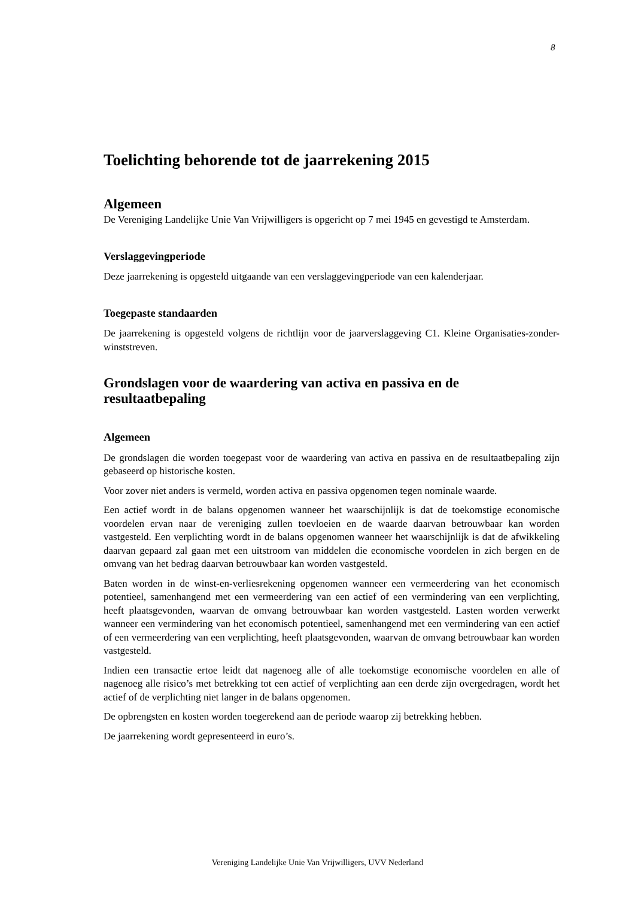8
Toelichting behorende tot de jaarrekening 2015
Algemeen
De Vereniging Landelijke Unie Van Vrijwilligers is opgericht op 7 mei 1945 en gevestigd te Amsterdam.
Verslaggevingperiode
Deze jaarrekening is opgesteld uitgaande van een verslaggevingperiode van een kalenderjaar.
Toegepaste standaarden
De jaarrekening is opgesteld volgens de richtlijn voor de jaarverslaggeving C1. Kleine Organisaties-zonder-winststreven.
Grondslagen voor de waardering van activa en passiva en de resultaatbepaling
Algemeen
De grondslagen die worden toegepast voor de waardering van activa en passiva en de resultaatbepaling zijn gebaseerd op historische kosten.
Voor zover niet anders is vermeld, worden activa en passiva opgenomen tegen nominale waarde.
Een actief wordt in de balans opgenomen wanneer het waarschijnlijk is dat de toekomstige economische voordelen ervan naar de vereniging zullen toevloeien en de waarde daarvan betrouwbaar kan worden vastgesteld. Een verplichting wordt in de balans opgenomen wanneer het waarschijnlijk is dat de afwikkeling daarvan gepaard zal gaan met een uitstroom van middelen die economische voordelen in zich bergen en de omvang van het bedrag daarvan betrouwbaar kan worden vastgesteld.
Baten worden in de winst-en-verliesrekening opgenomen wanneer een vermeerdering van het economisch potentieel, samenhangend met een vermeerdering van een actief of een vermindering van een verplichting, heeft plaatsgevonden, waarvan de omvang betrouwbaar kan worden vastgesteld. Lasten worden verwerkt wanneer een vermindering van het economisch potentieel, samenhangend met een vermindering van een actief of een vermeerdering van een verplichting, heeft plaatsgevonden, waarvan de omvang betrouwbaar kan worden vastgesteld.
Indien een transactie ertoe leidt dat nagenoeg alle of alle toekomstige economische voordelen en alle of nagenoeg alle risico’s met betrekking tot een actief of verplichting aan een derde zijn overgedragen, wordt het actief of de verplichting niet langer in de balans opgenomen.
De opbrengsten en kosten worden toegerekend aan de periode waarop zij betrekking hebben.
De jaarrekening wordt gepresenteerd in euro’s.
Vereniging Landelijke Unie Van Vrijwilligers, UVV Nederland